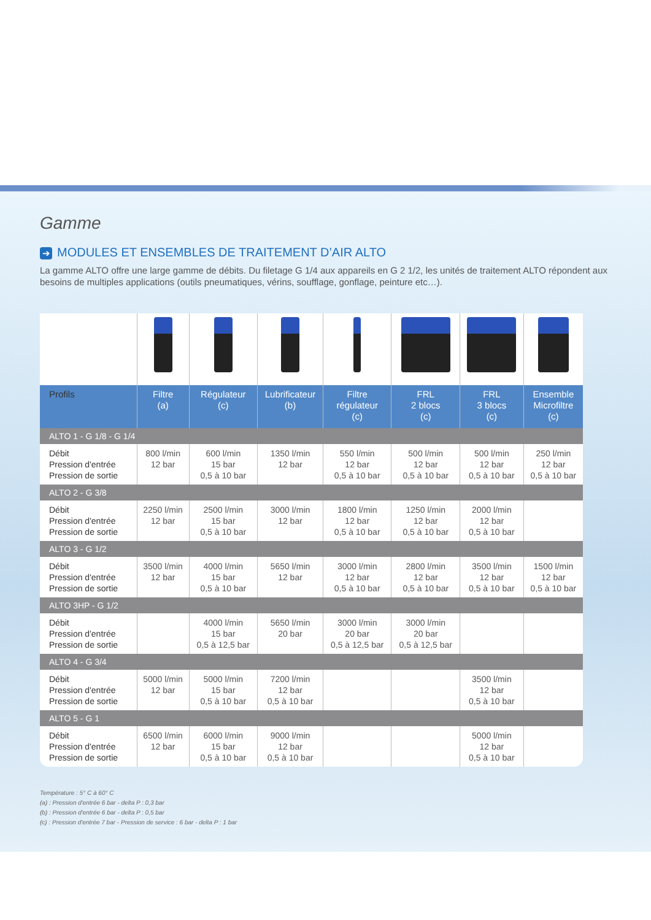Gamme
➔ MODULES ET ENSEMBLES DE TRAITEMENT D’AIR ALTO
La gamme ALTO offre une large gamme de débits. Du filetage G 1/4 aux appareils en G 2 1/2, les unités de traitement ALTO répondent aux besoins de multiples applications (outils pneumatiques, vérins, soufflage, gonflage, peinture etc…).
| Profils | Filtre (a) | Régulateur (c) | Lubrificateur (b) | Filtre régulateur (c) | FRL 2 blocs (c) | FRL 3 blocs (c) | Ensemble Microfiltre (c) |
| --- | --- | --- | --- | --- | --- | --- | --- |
| ALTO 1 - G 1/8 - G 1/4 | | | | | | | |
| Débit Pression d'entrée Pression de sortie | 800 l/min 12 bar | 600 l/min 15 bar 0,5 à 10 bar | 1350 l/min 12 bar | 550 l/min 12 bar 0,5 à 10 bar | 500 l/min 12 bar 0,5 à 10 bar | 500 l/min 12 bar 0,5 à 10 bar | 250 l/min 12 bar 0,5 à 10 bar |
| ALTO 2 - G 3/8 | | | | | | | |
| Débit Pression d'entrée Pression de sortie | 2250 l/min 12 bar | 2500 l/min 15 bar 0,5 à 10 bar | 3000 l/min 12 bar | 1800 l/min 12 bar 0,5 à 10 bar | 1250 l/min 12 bar 0,5 à 10 bar | 2000 l/min 12 bar 0,5 à 10 bar | |
| ALTO 3 - G 1/2 | | | | | | | |
| Débit Pression d'entrée Pression de sortie | 3500 l/min 12 bar | 4000 l/min 15 bar 0,5 à 10 bar | 5650 l/min 12 bar | 3000 l/min 12 bar 0,5 à 10 bar | 2800 l/min 12 bar 0,5 à 10 bar | 3500 l/min 12 bar 0,5 à 10 bar | 1500 l/min 12 bar 0,5 à 10 bar |
| ALTO 3HP - G 1/2 | | | | | | | |
| Débit Pression d'entrée Pression de sortie | | 4000 l/min 15 bar 0,5 à 12,5 bar | 5650 l/min 20 bar | 3000 l/min 20 bar 0,5 à 12,5 bar | 3000 l/min 20 bar 0,5 à 12,5 bar | | |
| ALTO 4 - G 3/4 | | | | | | | |
| Débit Pression d'entrée Pression de sortie | 5000 l/min 12 bar | 5000 l/min 15 bar 0,5 à 10 bar | 7200 l/min 12 bar 0,5 à 10 bar | | | 3500 l/min 12 bar 0,5 à 10 bar | |
| ALTO 5 - G 1 | | | | | | | |
| Débit Pression d'entrée Pression de sortie | 6500 l/min 12 bar | 6000 l/min 15 bar 0,5 à 10 bar | 9000 l/min 12 bar 0,5 à 10 bar | | | 5000 l/min 12 bar 0,5 à 10 bar | |
Température : 5° C à 60° C
(a) : Pression d'entrée 6 bar - delta P : 0,3 bar
(b) : Pression d'entrée 6 bar - delta P : 0,5 bar
(c) : Pression d'entrée 7 bar - Pression de service : 6 bar - delta P : 1 bar